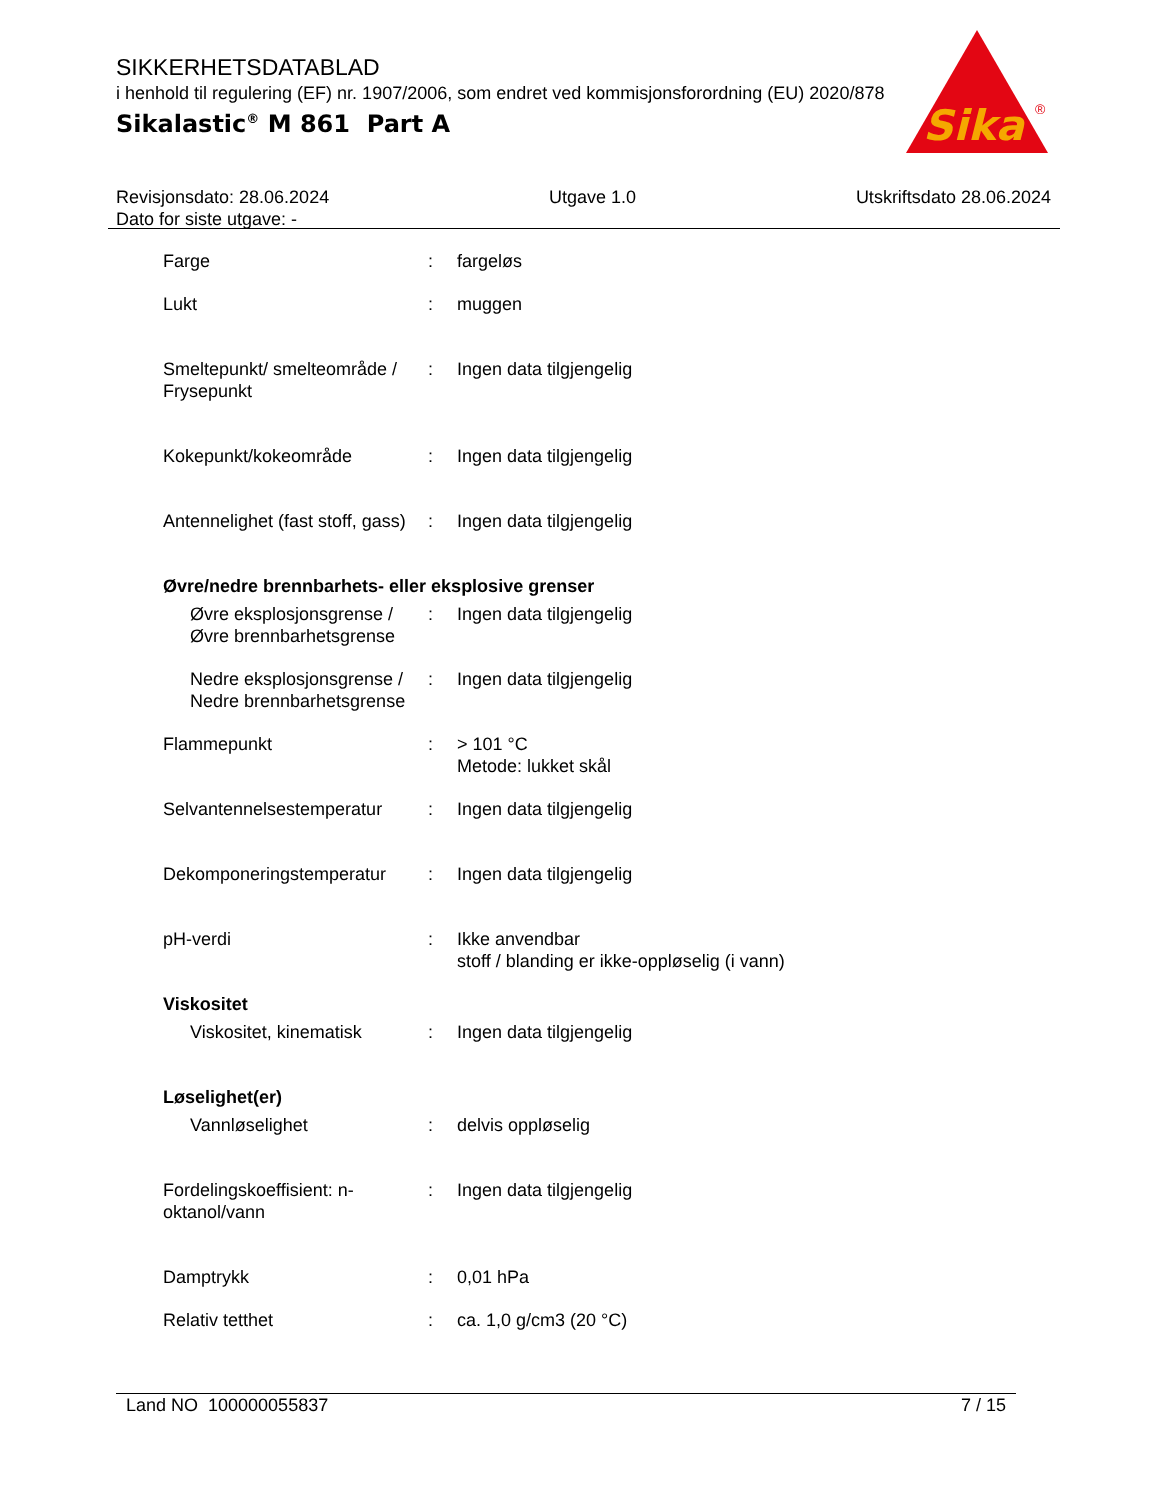SIKKERHETSDATABLAD
i henhold til regulering (EF) nr. 1907/2006, som endret ved kommisjonsforordning (EU) 2020/878
Sikalastic<sup>®</sup> M 861 Part A
Sika
®
Revisjonsdato: 28.06.2024
Dato for siste utgave: -
Utgave 1.0 Utskriftsdato 28.06.2024
Farge : fargeløs
Lukt : muggen
Smeltepunkt/ smelteområde / Frysepunkt
: Ingen data tilgjengelig
Kokepunkt/kokeområde : Ingen data tilgjengelig
Antennelighet (fast stoff, gass)
: Ingen data tilgjengelig
Øvre/nedre brennbarhets- eller eksplosive grenser
Øvre eksplosjonsgrense / Øvre brennbarhetsgrense
: Ingen data tilgjengelig
Nedre eksplosjonsgrense / Nedre brennbarhetsgrense
: Ingen data tilgjengelig
Flammepunkt : > 101 °C
Metode: lukket skål
Selvantennelsestemperatur
: Ingen data tilgjengelig
Dekomponeringstemperatur : Ingen data tilgjengelig
pH-verdi : Ikke anvendbar
stoff / blanding er ikke-oppløselig (i vann)
Viskositet
Viskositet, kinematisk : Ingen data tilgjengelig
Løselighet(er)
Vannløselighet : delvis oppløselig
Fordelingskoeffisient: n-oktanol/vann
: Ingen data tilgjengelig
Damptrykk : 0,01 hPa
Relativ tetthet : ca. 1,0 g/cm3 (20 °C)
Land NO 100000055837 7 / 15